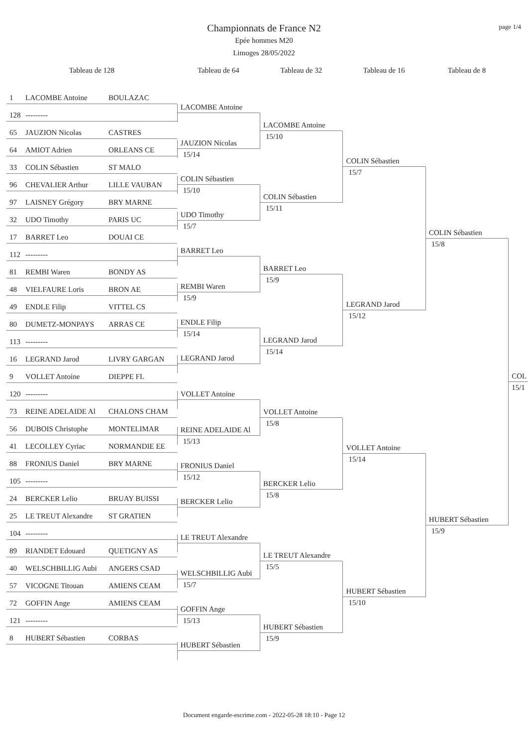Championnats de France N2
Epée hommes M20
Limoges 28/05/2022
page 1/4
Tableau de 128
1 LACOMBE Antoine BOULAZAC
128 ---------
65 JAUZION Nicolas CASTRES
64 AMIOT Adrien ORLEANS CE
33 COLIN Sébastien ST MALO
96 CHEVALIER Arthur LILLE VAUBAN
97 LAISNEY Grégory BRY MARNE
32 UDO Timothy PARIS UC
17 BARRET Leo DOUAI CE
112 ---------
81 REMBI Waren BONDY AS
48 VIELFAURE Loris BRON AE
49 ENDLE Filip VITTEL CS
80 DUMETZ-MONPAYS ARRAS CE
113 ---------
16 LEGRAND Jarod LIVRY GARGAN
9 VOLLET Antoine DIEPPE FL
120 ---------
73 REINE ADELAIDE Al CHALONS CHAM
56 DUBOIS Christophe MONTELIMAR
41 LECOLLEY Cyriac NORMANDIE EE
88 FRONIUS Daniel BRY MARNE
105 ---------
24 BERCKER Lelio BRUAY BUISSI
25 LE TREUT Alexandre ST GRATIEN
104 ---------
89 RIANDET Edouard QUETIGNY AS
40 WELSCHBILLIG Aubi ANGERS CSAD
57 VICOGNE Titouan AMIENS CEAM
72 GOFFIN Ange AMIENS CEAM
121 ---------
8 HUBERT Sébastien CORBAS
Tableau de 64
LACOMBE Antoine
JAUZION Nicolas
15/14
COLIN Sébastien
15/10
UDO Timothy
15/7
BARRET Leo
REMBI Waren
15/9
ENDLE Filip
15/14
LEGRAND Jarod
VOLLET Antoine
REINE ADELAIDE Al
15/13
FRONIUS Daniel
15/12
BERCKER Lelio
LE TREUT Alexandre
WELSCHBILLIG Aubi
15/7
GOFFIN Ange
15/13
HUBERT Sébastien
Tableau de 32
LACOMBE Antoine
15/10
COLIN Sébastien
15/11
BARRET Leo
15/9
LEGRAND Jarod
15/14
VOLLET Antoine
15/8
BERCKER Lelio
15/8
LE TREUT Alexandre
15/5
HUBERT Sébastien
15/9
Tableau de 16
COLIN Sébastien
15/7
LEGRAND Jarod
15/12
VOLLET Antoine
15/14
HUBERT Sébastien
15/10
Tableau de 8
COLIN Sébastien
15/8
HUBERT Sébastien
15/9
COL
15/1
Document engarde-escrime.com - 2022-05-28 18:10 - Page 12